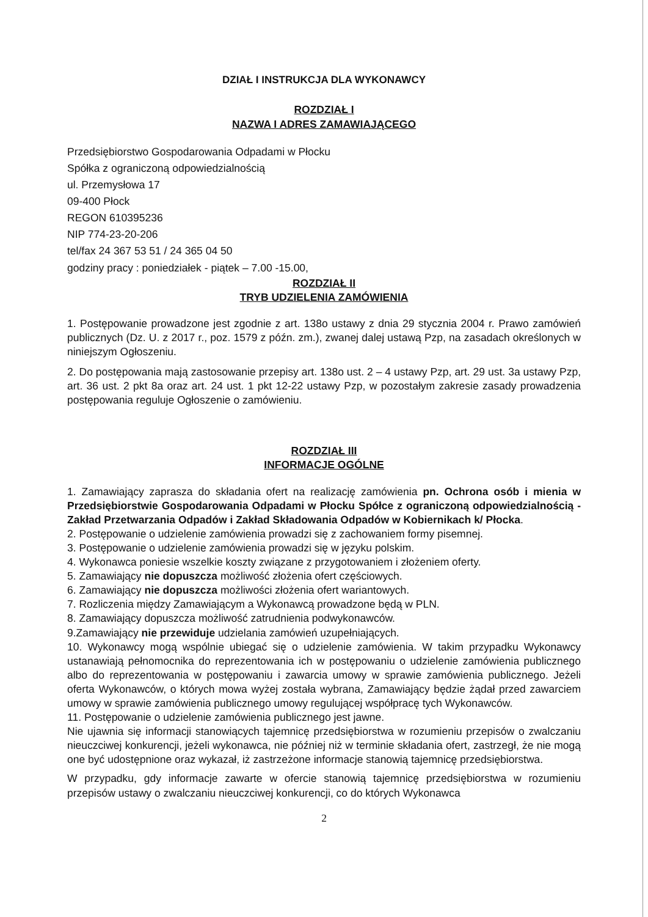DZIAŁ I INSTRUKCJA DLA WYKONAWCY
ROZDZIAŁ I
NAZWA I ADRES ZAMAWIAJĄCEGO
Przedsiębiorstwo Gospodarowania Odpadami w Płocku
Spółka z ograniczoną odpowiedzialnością
ul. Przemysłowa 17
09-400 Płock
REGON 610395236
NIP 774-23-20-206
tel/fax 24 367 53 51 / 24 365 04 50
godziny pracy : poniedziałek - piątek – 7.00 -15.00,
ROZDZIAŁ II
TRYB UDZIELENIA ZAMÓWIENIA
1. Postępowanie prowadzone jest zgodnie z art. 138o ustawy z dnia 29 stycznia 2004 r. Prawo zamówień publicznych (Dz. U. z 2017 r., poz. 1579 z późn. zm.), zwanej dalej ustawą Pzp, na zasadach określonych w niniejszym Ogłoszeniu.
2. Do postępowania mają zastosowanie przepisy art. 138o ust. 2 – 4 ustawy Pzp, art. 29 ust. 3a ustawy Pzp, art. 36 ust. 2 pkt 8a oraz art. 24 ust. 1 pkt 12-22 ustawy Pzp, w pozostałym zakresie zasady prowadzenia postępowania reguluje Ogłoszenie o zamówieniu.
ROZDZIAŁ III
INFORMACJE OGÓLNE
1. Zamawiający zaprasza do składania ofert na realizację zamówienia pn. Ochrona osób i mienia w Przedsiębiorstwie Gospodarowania Odpadami w Płocku Spółce z ograniczoną odpowiedzialnością - Zakład Przetwarzania Odpadów i Zakład Składowania Odpadów w Kobiernikach k/ Płocka.
2. Postępowanie o udzielenie zamówienia prowadzi się z zachowaniem formy pisemnej.
3. Postępowanie o udzielenie zamówienia prowadzi się w języku polskim.
4. Wykonawca poniesie wszelkie koszty związane z przygotowaniem i złożeniem oferty.
5. Zamawiający nie dopuszcza możliwość złożenia ofert częściowych.
6. Zamawiający nie dopuszcza możliwości złożenia ofert wariantowych.
7. Rozliczenia między Zamawiającym a Wykonawcą prowadzone będą w PLN.
8. Zamawiający dopuszcza możliwość zatrudnienia podwykonawców.
9.Zamawiający nie przewiduje udzielania zamówień uzupełniających.
10. Wykonawcy mogą wspólnie ubiegać się o udzielenie zamówienia. W takim przypadku Wykonawcy ustanawiają pełnomocnika do reprezentowania ich w postępowaniu o udzielenie zamówienia publicznego albo do reprezentowania w postępowaniu i zawarcia umowy w sprawie zamówienia publicznego. Jeżeli oferta Wykonawców, o których mowa wyżej została wybrana, Zamawiający będzie żądał przed zawarciem umowy w sprawie zamówienia publicznego umowy regulującej współpracę tych Wykonawców.
11. Postępowanie o udzielenie zamówienia publicznego jest jawne.
Nie ujawnia się informacji stanowiących tajemnicę przedsiębiorstwa w rozumieniu przepisów o zwalczaniu nieuczciwej konkurencji, jeżeli wykonawca, nie później niż w terminie składania ofert, zastrzegł, że nie mogą one być udostępnione oraz wykazał, iż zastrzeżone informacje stanowią tajemnicę przedsiębiorstwa.
W przypadku, gdy informacje zawarte w ofercie stanowią tajemnicę przedsiębiorstwa w rozumieniu przepisów ustawy o zwalczaniu nieuczciwej konkurencji, co do których Wykonawca
2